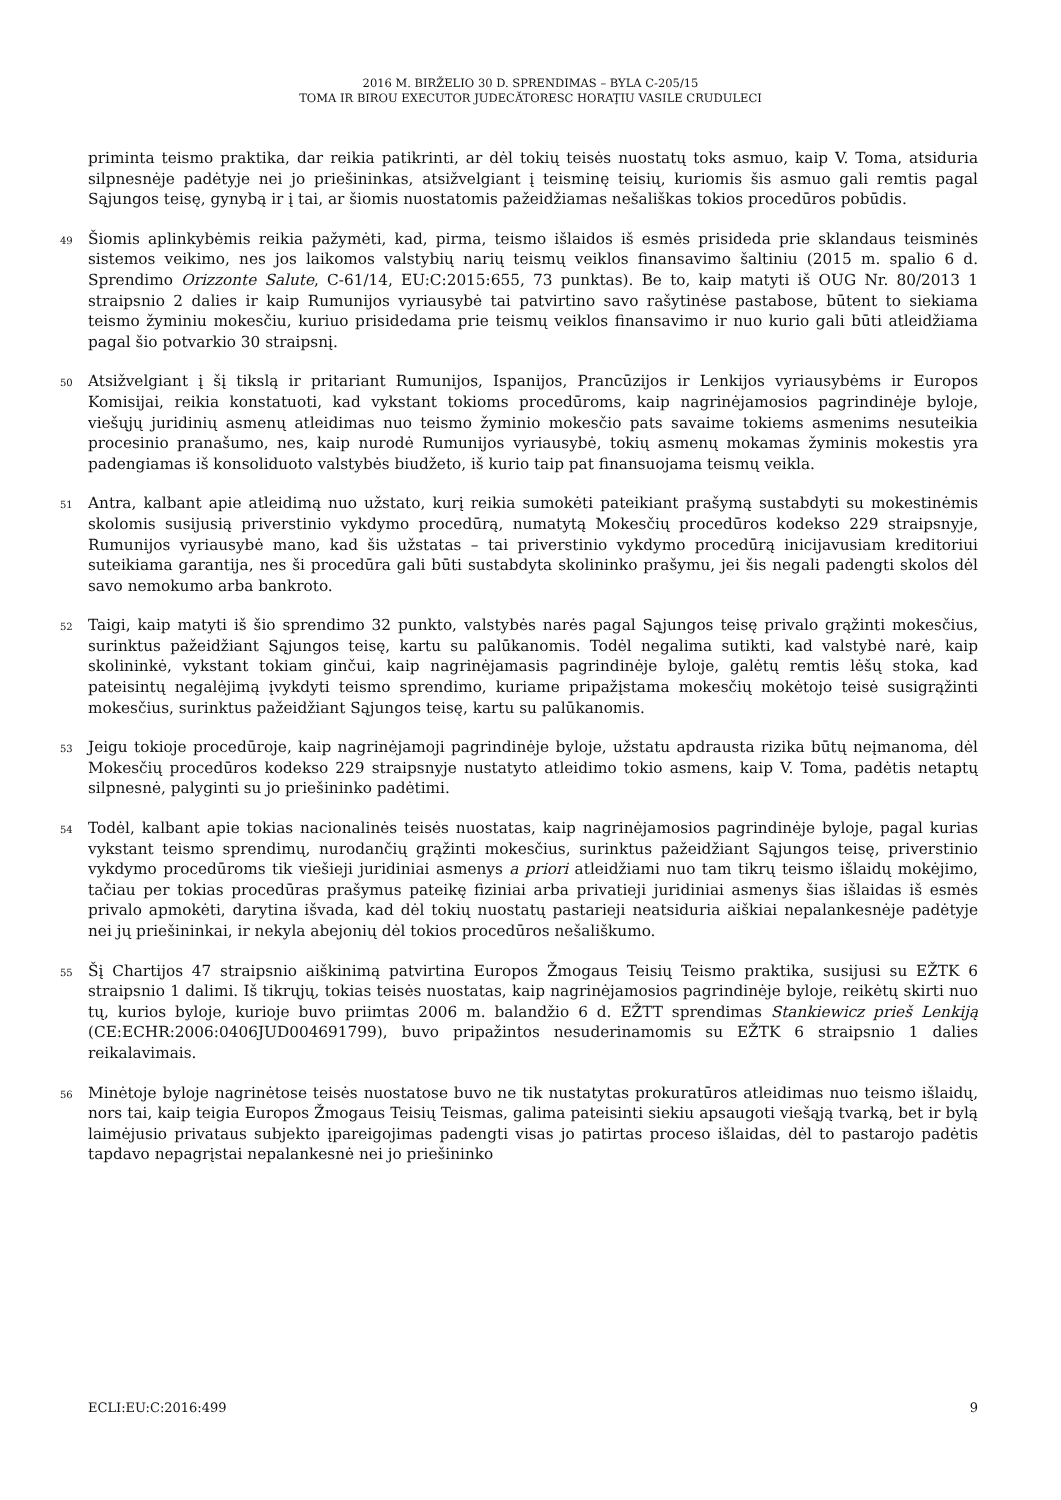2016 M. BIRŽELIO 30 D. SPRENDIMAS – BYLA C-205/15
TOMA IR BIROU EXECUTOR JUDECĂTORESC HORAŢIU VASILE CRUDULECI
priminta teismo praktika, dar reikia patikrinti, ar dėl tokių teisės nuostatų toks asmuo, kaip V. Toma, atsiduria silpnesnėje padėtyje nei jo priešininkas, atsižvelgiant į teisminę teisių, kuriomis šis asmuo gali remtis pagal Sąjungos teisę, gynybą ir į tai, ar šiomis nuostatomis pažeidžiamas nešališkas tokios procedūros pobūdis.
49
Šiomis aplinkybėmis reikia pažymėti, kad, pirma, teismo išlaidos iš esmės prisideda prie sklandaus teisminės sistemos veikimo, nes jos laikomos valstybių narių teismų veiklos finansavimo šaltiniu (2015 m. spalio 6 d. Sprendimo Orizzonte Salute, C-61/14, EU:C:2015:655, 73 punktas). Be to, kaip matyti iš OUG Nr. 80/2013 1 straipsnio 2 dalies ir kaip Rumunijos vyriausybė tai patvirtino savo rašytinėse pastabose, būtent to siekiama teismo žyminiu mokesčiu, kuriuo prisidedama prie teismų veiklos finansavimo ir nuo kurio gali būti atleidžiama pagal šio potvarkio 30 straipsnį.
50
Atsižvelgiant į šį tikslą ir pritariant Rumunijos, Ispanijos, Prancūzijos ir Lenkijos vyriausybėms ir Europos Komisijai, reikia konstatuoti, kad vykstant tokioms procedūroms, kaip nagrinėjamosios pagrindinėje byloje, viešųjų juridinių asmenų atleidimas nuo teismo žyminio mokesčio pats savaime tokiems asmenims nesuteikia procesinio pranašumo, nes, kaip nurodė Rumunijos vyriausybė, tokių asmenų mokamas žyminis mokestis yra padengiamas iš konsoliduoto valstybės biudžeto, iš kurio taip pat finansuojama teismų veikla.
51
Antra, kalbant apie atleidimą nuo užstato, kurį reikia sumokėti pateikiant prašymą sustabdyti su mokestinėmis skolomis susijusią priverstinio vykdymo procedūrą, numatytą Mokesčių procedūros kodekso 229 straipsnyje, Rumunijos vyriausybė mano, kad šis užstatas – tai priverstinio vykdymo procedūrą inicijavusiam kreditoriui suteikiama garantija, nes ši procedūra gali būti sustabdyta skolininko prašymu, jei šis negali padengti skolos dėl savo nemokumo arba bankroto.
52
Taigi, kaip matyti iš šio sprendimo 32 punkto, valstybės narės pagal Sąjungos teisę privalo grąžinti mokesčius, surinktus pažeidžiant Sąjungos teisę, kartu su palūkanomis. Todėl negalima sutikti, kad valstybė narė, kaip skolininkė, vykstant tokiam ginčui, kaip nagrinėjamasis pagrindinėje byloje, galėtų remtis lėšų stoka, kad pateisintų negalėjimą įvykdyti teismo sprendimo, kuriame pripažįstama mokesčių mokėtojo teisė susigrąžinti mokesčius, surinktus pažeidžiant Sąjungos teisę, kartu su palūkanomis.
53
Jeigu tokioje procedūroje, kaip nagrinėjamoji pagrindinėje byloje, užstatu apdrausta rizika būtų neįmanoma, dėl Mokesčių procedūros kodekso 229 straipsnyje nustatyto atleidimo tokio asmens, kaip V. Toma, padėtis netaptų silpnesnė, palyginti su jo priešininko padėtimi.
54
Todėl, kalbant apie tokias nacionalinės teisės nuostatas, kaip nagrinėjamosios pagrindinėje byloje, pagal kurias vykstant teismo sprendimų, nurodančių grąžinti mokesčius, surinktus pažeidžiant Sąjungos teisę, priverstinio vykdymo procedūroms tik viešieji juridiniai asmenys a priori atleidžiami nuo tam tikrų teismo išlaidų mokėjimo, tačiau per tokias procedūras prašymus pateikę fiziniai arba privatieji juridiniai asmenys šias išlaidas iš esmės privalo apmokėti, darytina išvada, kad dėl tokių nuostatų pastarieji neatsiduria aiškiai nepalankesnėje padėtyje nei jų priešininkai, ir nekyla abejonių dėl tokios procedūros nešališkumo.
55
Šį Chartijos 47 straipsnio aiškinimą patvirtina Europos Žmogaus Teisių Teismo praktika, susijusi su EŽTK 6 straipsnio 1 dalimi. Iš tikrųjų, tokias teisės nuostatas, kaip nagrinėjamosios pagrindinėje byloje, reikėtų skirti nuo tų, kurios byloje, kurioje buvo priimtas 2006 m. balandžio 6 d. EŽTT sprendimas Stankiewicz prieš Lenkiją (CE:ECHR:2006:0406JUD004691799), buvo pripažintos nesuderinamomis su EŽTK 6 straipsnio 1 dalies reikalavimais.
56
Minėtoje byloje nagrinėtose teisės nuostatose buvo ne tik nustatytas prokuratūros atleidimas nuo teismo išlaidų, nors tai, kaip teigia Europos Žmogaus Teisių Teismas, galima pateisinti siekiu apsaugoti viešąją tvarką, bet ir bylą laimėjusio privataus subjekto įpareigojimas padengti visas jo patirtas proceso išlaidas, dėl to pastarojo padėtis tapdavo nepagrįstai nepalankesnė nei jo priešininko
ECLI:EU:C:2016:499 9